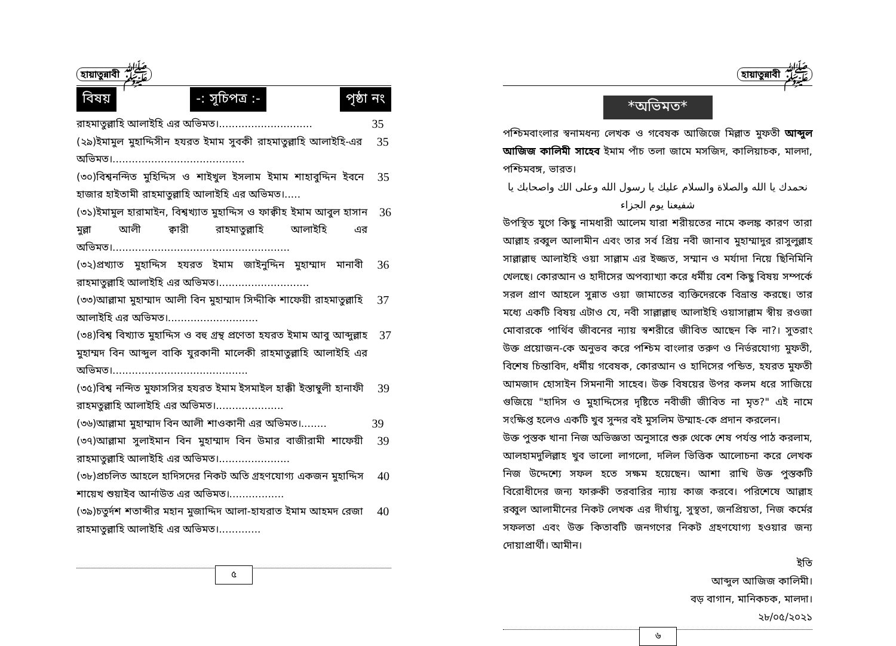হায়াতুন্নাবী ﷺ
বিষয় -: সূচিপত্র :- পৃষ্ঠা নং
রাহমাতুল্লাহি আলাইহি এর অভিমত।.............................
35
(২৯)ইমামুল মুহাদ্দিসীন হযরত ইমাম সুবকী রাহমাতুল্লাহি আলাইহি-এর অভিমত।.........................................
35
(৩০)বিশ্বনন্দিত মুহিদ্দিস ও শাইখুল ইসলাম ইমাম শাহাবুদ্দিন ইবনে হাজার হাইতামী রাহমাতুল্লাহি আলাইহি এর অভিমত।.....
35
(৩১)ইমামুল হারামাইন, বিশ্বখ্যাত মুহাদ্দিস ও ফাক্বীহ ইমাম আবুল হাসান মুল্লা আলী ক্বারী রাহমাতুল্লাহি আলাইহি এর অভিমত।.......................................................
36
(৩২)প্রখ্যাত মুহাদ্দিস হযরত ইমাম জাইনুদ্দিন মুহাম্মাদ মানাবী রাহমাতুল্লাহি আলাইহি এর অভিমত।............................
36
(৩৩)আল্লামা মুহাম্মাদ আলী বিন মুহাম্মাদ সিদ্দীকি শাফেয়ী রাহমাতুল্লাহি আলাইহি এর অভিমত।............................
37
(৩৪)বিশ্ব বিখ্যাত মুহাদ্দিস ও বহু গ্রন্থ প্রণেতা হযরত ইমাম আবু আব্দুল্লাহ মুহাম্মদ বিন আব্দুল বাকি যুরকানী মালেকী রাহমাতুল্লাহি আলাইহি এর অভিমত।..........................................
37
(৩৫)বিশ্ব নন্দিত মুফাসসির হযরত ইমাম ইসমাইল হাক্কী ইস্তাম্বুলী হানাফী রাহমতুল্লাহি আলাইহি এর অভিমত।.....................
39
(৩৬)আল্লামা মুহাম্মাদ বিন আলী শাওকানী এর অভিমত।........
39
(৩৭)আল্লামা সুলাইমান বিন মুহাম্মাদ বিন উমার বাজীরামী শাফেয়ী রাহমাতুল্লাহি আলাইহি এর অভিমত।......................
39
(৩৮)প্রচলিত আহলে হাদিসদের নিকট অতি গ্রহণযোগ্য একজন মুহাদ্দিস শায়েখ শুয়াইব আর্নাউত এর অভিমত।.................
40
(৩৯)চতুর্দশ শতাব্দীর মহান মুজাদ্দিদ আলা-হাযরাত ইমাম আহমদ রেজা রাহমাতুল্লাহি আলাইহি এর অভিমত।.............
40
৫
হায়াতুন্নাবী ﷺ
*অভিমত*
পশ্চিমবাংলার স্বনামধন্য লেখক ও গবেষক আজিজে মিল্লাত মুফতী আব্দুল আজিজ কালিমী সাহেব ইমাম পাঁচ তলা জামে মসজিদ, কালিয়াচক, মালদা, পশ্চিমবঙ্গ, ভারত।
نحمدك يا الله والصلاة والسلام عليك يا رسول الله وعلى الك واصحابك يا شفيعنا يوم الجزاء
উপস্থিত যুগে কিছু নামধারী আলেম যারা শরীয়তের নামে কলঙ্ক কারণ তারা আল্লাহ রব্বুল আলামীন এবং তার সর্ব প্রিয় নবী জানাব মুহাম্মাদুর রাসুলুল্লাহ সাল্লাল্লাহু আলাইহি ওয়া সাল্লাম এর ইজ্জত, সম্মান ও মর্যাদা নিয়ে ছিনিমিনি খেলছে। কোরআন ও হাদীসের অপব্যাখ্যা করে ধর্মীয় বেশ কিছু বিষয় সম্পর্কে সরল প্রাণ আহলে সুন্নাত ওয়া জামাতের ব্যক্তিদেরকে বিভ্রান্ত করছে। তার মধ্যে একটি বিষয় এটাও যে, নবী সাল্লাল্লাহু আলাইহি ওয়াসাল্লাম স্বীয় রওজা মোবারকে পার্থিব জীবনের ন্যায় স্বশরীরে জীবিত আছেন কি না?। সুতরাং উক্ত প্রয়োজন-কে অনুভব করে পশ্চিম বাংলার তরুণ ও নির্ভরযোগ্য মুফতী, বিশেষ চিন্তাবিদ, ধর্মীয় গবেষক, কোরআন ও হাদিসের পন্ডিত, হযরত মুফতী আমজাদ হোসাইন সিমনানী সাহেব। উক্ত বিষয়ের উপর কলম ধরে সাজিয়ে গুজিয়ে "হাদিস ও মুহাদ্দিসের দৃষ্টিতে নবীজী জীবিত না মৃত?" এই নামে সংক্ষিপ্ত হলেও একটি খুব সুন্দর বই মুসলিম উম্মাহ-কে প্রদান করলেন।
উক্ত পুস্তক খানা নিজ অভিজ্ঞতা অনুসারে শুরু থেকে শেষ পর্যন্ত পাঠ করলাম, আলহামদুলিল্লাহ খুব ভালো লাগলো, দলিল ভিত্তিক আলোচনা করে লেখক নিজ উদ্দেশ্যে সফল হতে সক্ষম হয়েছেন। আশা রাখি উক্ত পুস্তকটি বিরোধীদের জন্য ফারুকী তরবারির ন্যায় কাজ করবে। পরিশেষে আল্লাহ রব্বুল আলামীনের নিকট লেখক এর দীর্ঘায়ু, সুস্থতা, জনপ্রিয়তা, নিজ কর্মের সফলতা এবং উক্ত কিতাবটি জনগণের নিকট গ্রহণযোগ্য হওয়ার জন্য দোয়াপ্রার্থী। আমীন।
ইতি
আব্দুল আজিজ কালিমী।
বড় বাগান, মানিকচক, মালদা।
২৮/০৫/২০২১
৬